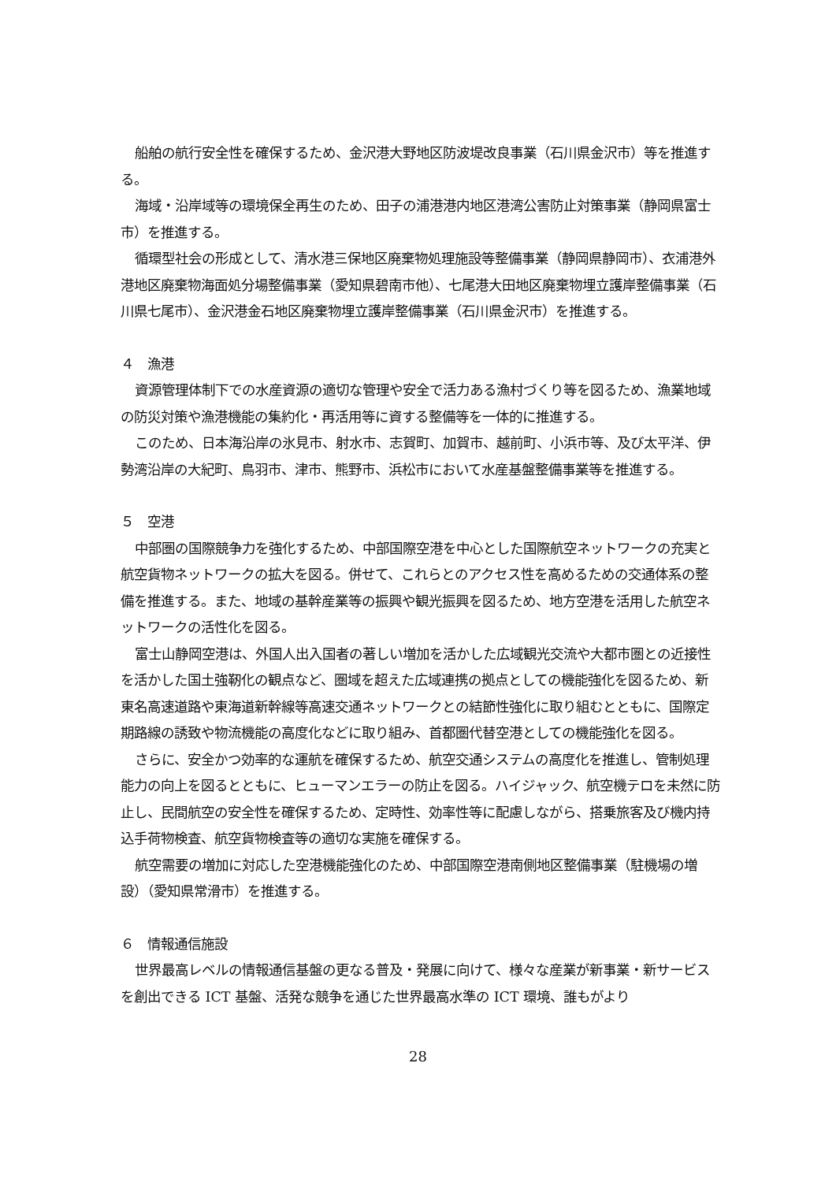船舶の航行安全性を確保するため、金沢港大野地区防波堤改良事業（石川県金沢市）等を推進する。
海域・沿岸域等の環境保全再生のため、田子の浦港港内地区港湾公害防止対策事業（静岡県富士市）を推進する。
循環型社会の形成として、清水港三保地区廃棄物処理施設等整備事業（静岡県静岡市）、衣浦港外港地区廃棄物海面処分場整備事業（愛知県碧南市他）、七尾港大田地区廃棄物埋立護岸整備事業（石川県七尾市）、金沢港金石地区廃棄物埋立護岸整備事業（石川県金沢市）を推進する。
４　漁港
資源管理体制下での水産資源の適切な管理や安全で活力ある漁村づくり等を図るため、漁業地域の防災対策や漁港機能の集約化・再活用等に資する整備等を一体的に推進する。
このため、日本海沿岸の氷見市、射水市、志賀町、加賀市、越前町、小浜市等、及び太平洋、伊勢湾沿岸の大紀町、鳥羽市、津市、熊野市、浜松市において水産基盤整備事業等を推進する。
５　空港
中部圏の国際競争力を強化するため、中部国際空港を中心とした国際航空ネットワークの充実と航空貨物ネットワークの拡大を図る。併せて、これらとのアクセス性を高めるための交通体系の整備を推進する。また、地域の基幹産業等の振興や観光振興を図るため、地方空港を活用した航空ネットワークの活性化を図る。
富士山静岡空港は、外国人出入国者の著しい増加を活かした広域観光交流や大都市圏との近接性を活かした国土強靭化の観点など、圏域を超えた広域連携の拠点としての機能強化を図るため、新東名高速道路や東海道新幹線等高速交通ネットワークとの結節性強化に取り組むとともに、国際定期路線の誘致や物流機能の高度化などに取り組み、首都圏代替空港としての機能強化を図る。
さらに、安全かつ効率的な運航を確保するため、航空交通システムの高度化を推進し、管制処理能力の向上を図るとともに、ヒューマンエラーの防止を図る。ハイジャック、航空機テロを未然に防止し、民間航空の安全性を確保するため、定時性、効率性等に配慮しながら、搭乗旅客及び機内持込手荷物検査、航空貨物検査等の適切な実施を確保する。
航空需要の増加に対応した空港機能強化のため、中部国際空港南側地区整備事業（駐機場の増設）（愛知県常滑市）を推進する。
６　情報通信施設
世界最高レベルの情報通信基盤の更なる普及・発展に向けて、様々な産業が新事業・新サービスを創出できる ICT 基盤、活発な競争を通じた世界最高水準の ICT 環境、誰もがより
28